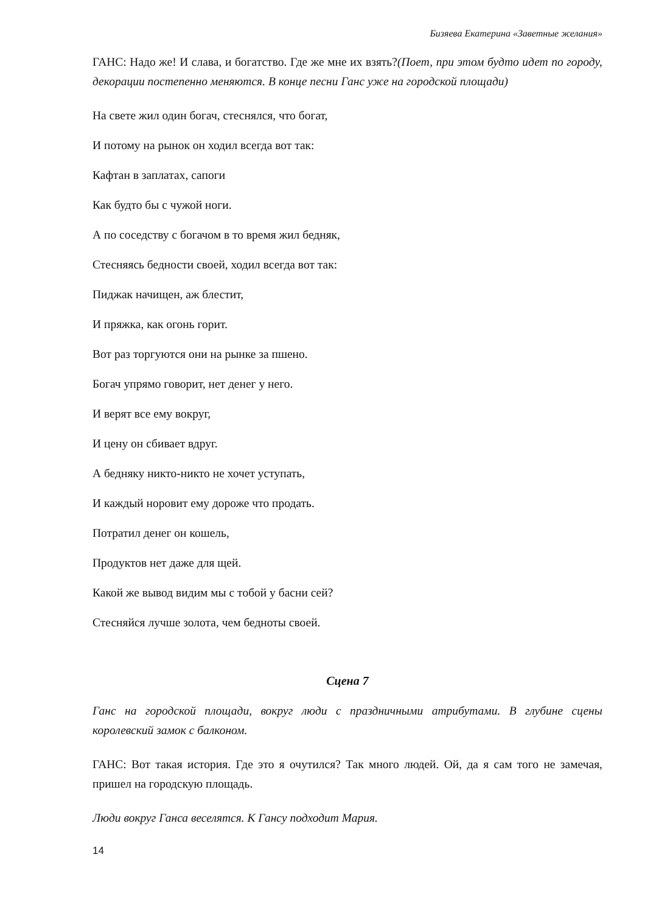Бизяева Екатерина «Заветные желания»
ГАНС: Надо же! И слава, и богатство. Где же мне их взять?(Поет, при этом будто идет по городу, декорации постепенно меняются. В конце песни Ганс уже на городской площади)
На свете жил один богач, стеснялся, что богат,
И потому на рынок он ходил всегда вот так:
Кафтан в заплатах, сапоги
Как будто бы с чужой ноги.
А по соседству с богачом в то время жил бедняк,
Стесняясь бедности своей, ходил всегда вот так:
Пиджак начищен, аж блестит,
И пряжка, как огонь горит.
Вот раз торгуются они на рынке за пшено.
Богач упрямо говорит, нет денег у него.
И верят все ему вокруг,
И цену он сбивает вдруг.
А бедняку никто-никто не хочет уступать,
И каждый норовит ему дороже что продать.
Потратил денег он кошель,
Продуктов нет даже для щей.
Какой же вывод видим мы с тобой у басни сей?
Стесняйся лучше золота, чем бедноты своей.
Сцена 7
Ганс на городской площади, вокруг люди с праздничными атрибутами. В глубине сцены королевский замок с балконом.
ГАНС: Вот такая история. Где это я очутился? Так много людей. Ой, да я сам того не замечая, пришел на городскую площадь.
Люди вокруг Ганса веселятся. К Гансу подходит Мария.
14